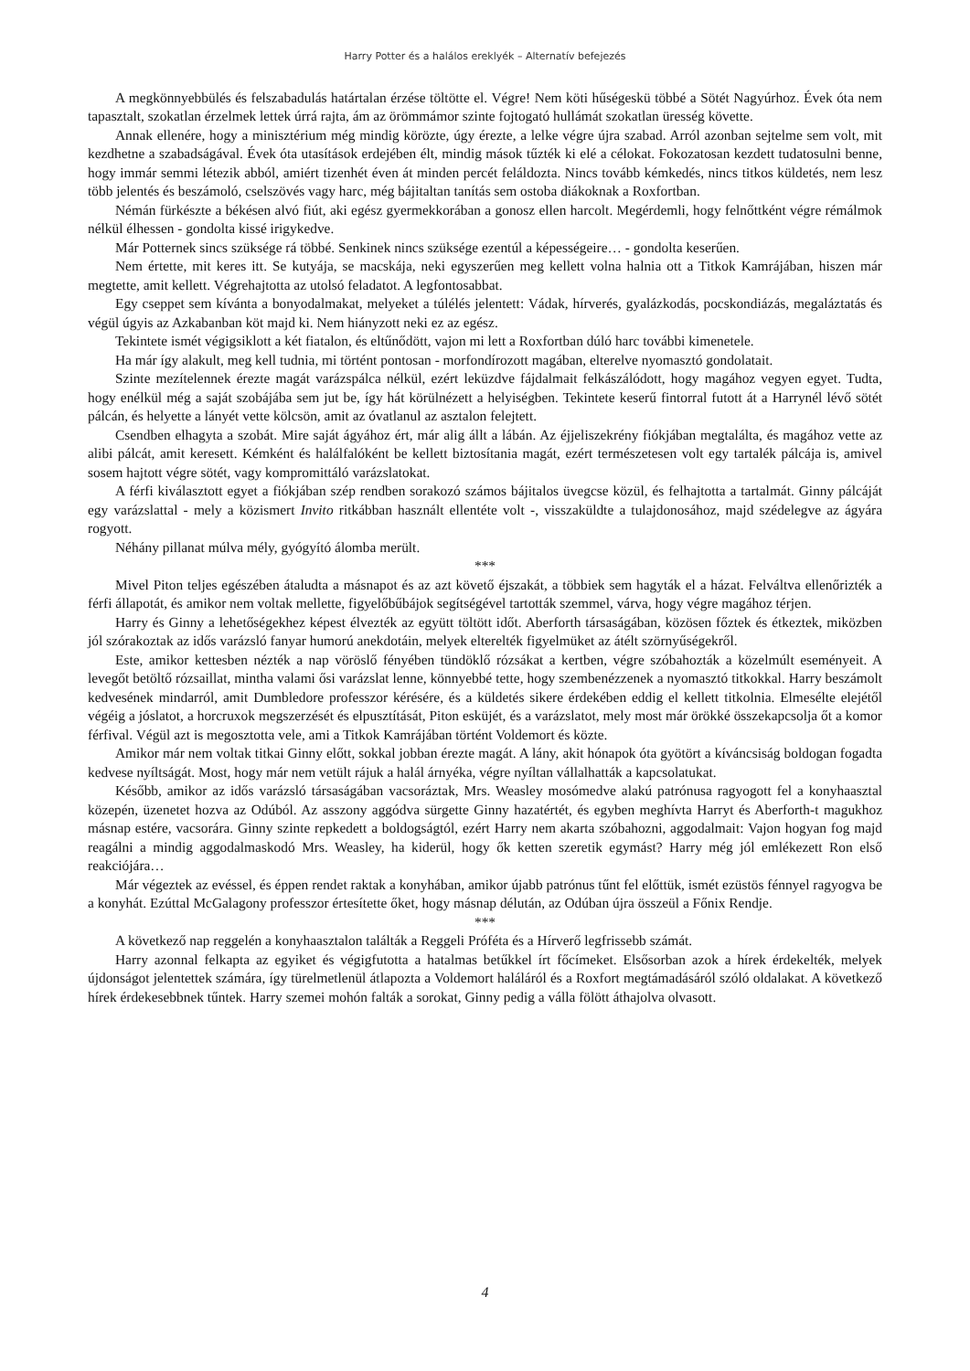Harry Potter és a halálos ereklyék – Alternatív befejezés
A megkönnyebbülés és felszabadulás határtalan érzése töltötte el. Végre! Nem köti hűségeskü többé a Sötét Nagyúrhoz. Évek óta nem tapasztalt, szokatlan érzelmek lettek úrrá rajta, ám az örömmámor szinte fojtogató hullámát szokatlan üresség követte.
Annak ellenére, hogy a minisztérium még mindig körözte, úgy érezte, a lelke végre újra szabad. Arról azonban sejtelme sem volt, mit kezdhetne a szabadságával. Évek óta utasítások erdejében élt, mindig mások tűzték ki elé a célokat. Fokozatosan kezdett tudatosulni benne, hogy immár semmi létezik abból, amiért tizenhét éven át minden percét feláldozta. Nincs tovább kémkedés, nincs titkos küldetés, nem lesz több jelentés és beszámoló, cselszövés vagy harc, még bájitaltan tanítás sem ostoba diákoknak a Roxfortban.
Némán fürkészte a békésen alvó fiút, aki egész gyermekkorában a gonosz ellen harcolt. Megérdemli, hogy felnőttként végre rémálmok nélkül élhessen - gondolta kissé irigykedve.
Már Potternek sincs szüksége rá többé. Senkinek nincs szüksége ezentúl a képességeire… - gondolta keserűen.
Nem értette, mit keres itt. Se kutyája, se macskája, neki egyszerűen meg kellett volna halnia ott a Titkok Kamrájában, hiszen már megtette, amit kellett. Végrehajtotta az utolsó feladatot. A legfontosabbat.
Egy cseppet sem kívánta a bonyodalmakat, melyeket a túlélés jelentett: Vádak, hírverés, gyalázkodás, pocskondiázás, megaláztatás és végül úgyis az Azkabanban köt majd ki. Nem hiányzott neki ez az egész.
Tekintete ismét végigsiklott a két fiatalon, és eltűnődött, vajon mi lett a Roxfortban dúló harc további kimenetele.
Ha már így alakult, meg kell tudnia, mi történt pontosan - morfondírozott magában, elterelve nyomasztó gondolatait.
Szinte mezítelennek érezte magát varázspálca nélkül, ezért leküzdve fájdalmait felkászálódott, hogy magához vegyen egyet. Tudta, hogy enélkül még a saját szobájába sem jut be, így hát körülnézett a helyiségben. Tekintete keserű fintorral futott át a Harrynél lévő sötét pálcán, és helyette a lányét vette kölcsön, amit az óvatlanul az asztalon felejtett.
Csendben elhagyta a szobát. Mire saját ágyához ért, már alig állt a lábán. Az éjjeliszekrény fiókjában megtalálta, és magához vette az alibi pálcát, amit keresett. Kémként és halálfalóként be kellett biztosítania magát, ezért természetesen volt egy tartalék pálcája is, amivel sosem hajtott végre sötét, vagy kompromittáló varázslatokat.
A férfi kiválasztott egyet a fiókjában szép rendben sorakozó számos bájitalos üvegcse közül, és felhajtotta a tartalmát. Ginny pálcáját egy varázslattal - mely a közismert Invito ritkábban használt ellentéte volt -, visszaküldte a tulajdonosához, majd szédelegve az ágyára rogyott.
Néhány pillanat múlva mély, gyógyító álomba merült.
***
Mivel Piton teljes egészében átaludta a másnapot és az azt követő éjszakát, a többiek sem hagyták el a házat. Felváltva ellenőrizték a férfi állapotát, és amikor nem voltak mellette, figyelőbűbájok segítségével tartották szemmel, várva, hogy végre magához térjen.
Harry és Ginny a lehetőségekhez képest élvezték az együtt töltött időt. Aberforth társaságában, közösen főztek és étkeztek, miközben jól szórakoztak az idős varázsló fanyar humorú anekdotáin, melyek elterelték figyelmüket az átélt szörnyűségekről.
Este, amikor kettesben nézték a nap vöröslő fényében tündöklő rózsákat a kertben, végre szóbahozták a közelmúlt eseményeit. A levegőt betöltő rózsaillat, mintha valami ősi varázslat lenne, könnyebbé tette, hogy szembenézzenek a nyomasztó titkokkal. Harry beszámolt kedvesének mindarról, amit Dumbledore professzor kérésére, és a küldetés sikere érdekében eddig el kellett titkolnia. Elmesélte elejétől végéig a jóslatot, a horcruxok megszerzését és elpusztítását, Piton esküjét, és a varázslatot, mely most már örökké összekapcsolja őt a komor férfival. Végül azt is megosztotta vele, ami a Titkok Kamrájában történt Voldemort és közte.
Amikor már nem voltak titkai Ginny előtt, sokkal jobban érezte magát. A lány, akit hónapok óta gyötört a kíváncsiság boldogan fogadta kedvese nyíltságát. Most, hogy már nem vetült rájuk a halál árnyéka, végre nyíltan vállalhatták a kapcsolatukat.
Később, amikor az idős varázsló társaságában vacsoráztak, Mrs. Weasley mosómedve alakú patrónusa ragyogott fel a konyhaasztal közepén, üzenetet hozva az Odúból. Az asszony aggódva sürgette Ginny hazatértét, és egyben meghívta Harryt és Aberforth-t magukhoz másnap estére, vacsorára. Ginny szinte repkedett a boldogságtól, ezért Harry nem akarta szóbahozni, aggodalmait: Vajon hogyan fog majd reagálni a mindig aggodalmaskodó Mrs. Weasley, ha kiderül, hogy ők ketten szeretik egymást? Harry még jól emlékezett Ron első reakciójára…
Már végeztek az evéssel, és éppen rendet raktak a konyhában, amikor újabb patrónus tűnt fel előttük, ismét ezüstös fénnyel ragyogva be a konyhát. Ezúttal McGalagony professzor értesítette őket, hogy másnap délután, az Odúban újra összeül a Főnix Rendje.
***
A következő nap reggelén a konyhaasztalon találták a Reggeli Próféta és a Hírverő legfrissebb számát.
Harry azonnal felkapta az egyiket és végigfutotta a hatalmas betűkkel írt főcímeket. Elsősorban azok a hírek érdekelték, melyek újdonságot jelentettek számára, így türelmetlenül átlapozta a Voldemort haláláról és a Roxfort megtámadásáról szóló oldalakat. A következő hírek érdekesebbnek tűntek. Harry szemei mohón falták a sorokat, Ginny pedig a válla fölött áthajolva olvasott.
4